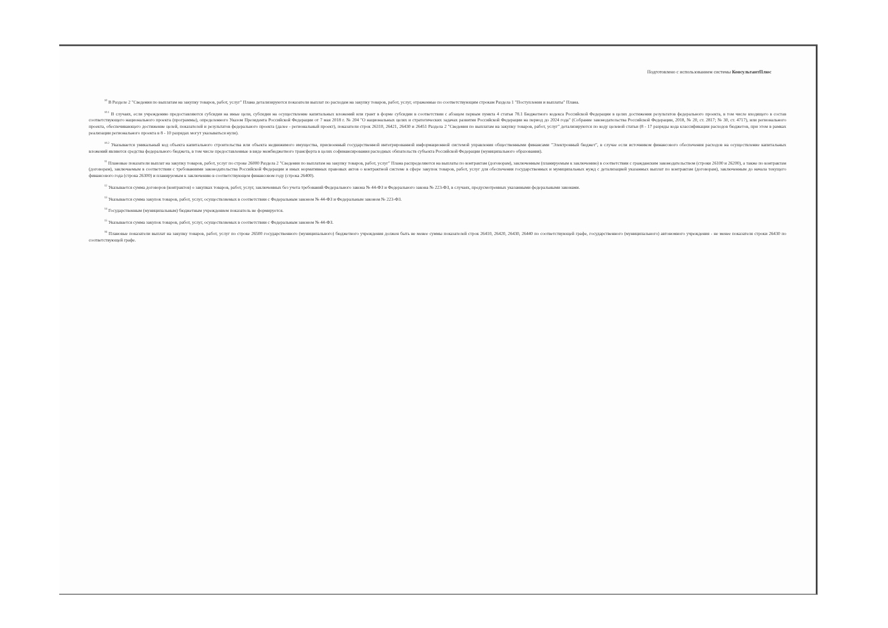Подготовлено с использованием системы КонсультантПлюс
<sup>10</sup> В Разделе 2 "Сведения по выплатам на закупку товаров, работ, услуг" Плана детализируются показатели выплат по расходам на закупку товаров, работ, услуг, отраженные по соответствующим строкам Раздела 1 "Поступления и выплаты" Плана.
<sup>10.1</sup> В случаях, если учреждению предоставляются субсидия на иные цели, субсидия на осуществление капитальных вложений или грант в форме субсидии в соответствии с абзацем первым пункта 4 статьи 78.1 Бюджетного кодекса Российской Федерации в целях достижения результатов федерального проекта, в том числе входящего в состав соответствующего национального проекта (программы), определенного Указом Президента Российской Федерации от 7 мая 2018 г. № 204 "О национальных целях и стратегических задачах развития Российской Федерации на период до 2024 года" (Собрание законодательства Российской Федерации, 2018, № 20, ст. 2817; № 30, ст. 4717), или регионального проекта, обеспечивающего достижение целей, показателей и результатов федерального проекта (далее - региональный проект), показатели строк 26310, 26421, 26430 и 26451 Раздела 2 "Сведения по выплатам на закупку товаров, работ, услуг" детализируются по коду целевой статьи (8 - 17 разряды кода классификации расходов бюджетов, при этом в рамках реализации регионального проекта в 8 - 10 разрядах могут указываться нули).
<sup>10.2</sup> Указывается уникальный код объекта капитального строительства или объекта недвижимого имущества, присвоенный государственной интегрированной информационной системой управления общественными финансами "Электронный бюджет", в случае если источником финансового обеспечения расходов на осуществление капитальных вложений являются средства федерального бюджета, в том числе предоставленные в виде межбюджетного трансферта в целях софинансирования расходных обязательств субъекта Российской Федерации (муниципального образования).
<sup>11</sup> Плановые показатели выплат на закупку товаров, работ, услуг по строке 26000 Раздела 2 "Сведения по выплатам на закупку товаров, работ, услуг" Плана распределяются на выплаты по контрактам (договорам), заключенным (планируемым к заключению) в соответствии с гражданским законодательством (строки 26100 и 26200), а также по контрактам (договорам), заключаемым в соответствии с требованиями законодательства Российской Федерации и иных нормативных правовых актов о контрактной системе в сфере закупок товаров, работ, услуг для обеспечения государственных и муниципальных нужд с детализацией указанных выплат по контрактам (договорам), заключенным до начала текущего финансового года (строка 26300) и планируемым к заключению в соответствующем финансовом году (строка 26400).
<sup>12</sup> Указывается сумма договоров (контрактов) о закупках товаров, работ, услуг, заключенных без учета требований Федерального закона № 44-ФЗ и Федерального закона № 223-ФЗ, в случаях, предусмотренных указанными федеральными законами.
<sup>13</sup> Указывается сумма закупок товаров, работ, услуг, осуществляемых в соответствии с Федеральным законом № 44-ФЗ и Федеральным законом № 223-ФЗ.
<sup>14</sup> Государственным (муниципальным) бюджетным учреждением показатель не формируется.
<sup>15</sup> Указывается сумма закупок товаров, работ, услуг, осуществляемых в соответствии с Федеральным законом № 44-ФЗ.
<sup>16</sup> Плановые показатели выплат на закупку товаров, работ, услуг по строке 26500 государственного (муниципального) бюджетного учреждения должен быть не менее суммы показателей строк 26410, 26420, 26430, 26440 по соответствующей графе, государственного (муниципального) автономного учреждения - не менее показателя строки 26430 по соответствующей графе.